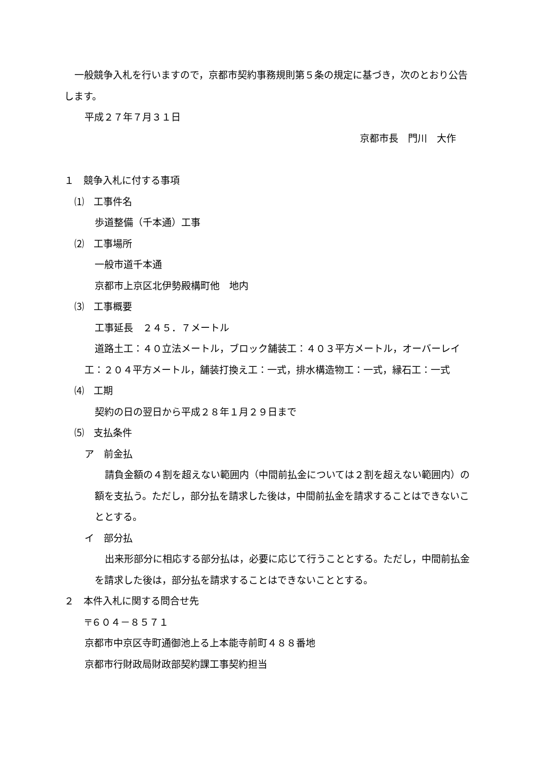一般競争入札を行いますので，京都市契約事務規則第５条の規定に基づき，次のとおり公告します。
平成２７年７月３１日
京都市長　門川　大作
１　競争入札に付する事項
⑴　工事件名
歩道整備（千本通）工事
⑵　工事場所
一般市道千本通
京都市上京区北伊勢殿構町他　地内
⑶　工事概要
工事延長　２４５．７メートル
道路土工：４０立法メートル，ブロック舗装工：４０３平方メートル，オーバーレイ工：２０４平方メートル，舗装打換え工：一式，排水構造物工：一式，縁石工：一式
⑷　工期
契約の日の翌日から平成２８年１月２９日まで
⑸　支払条件
ア　前金払
請負金額の４割を超えない範囲内（中間前払金については２割を超えない範囲内）の額を支払う。ただし，部分払を請求した後は，中間前払金を請求することはできないこととする。
イ　部分払
出来形部分に相応する部分払は，必要に応じて行うこととする。ただし，中間前払金を請求した後は，部分払を請求することはできないこととする。
２　本件入札に関する問合せ先
〒６０４－８５７１
京都市中京区寺町通御池上る上本能寺前町４８８番地
京都市行財政局財政部契約課工事契約担当